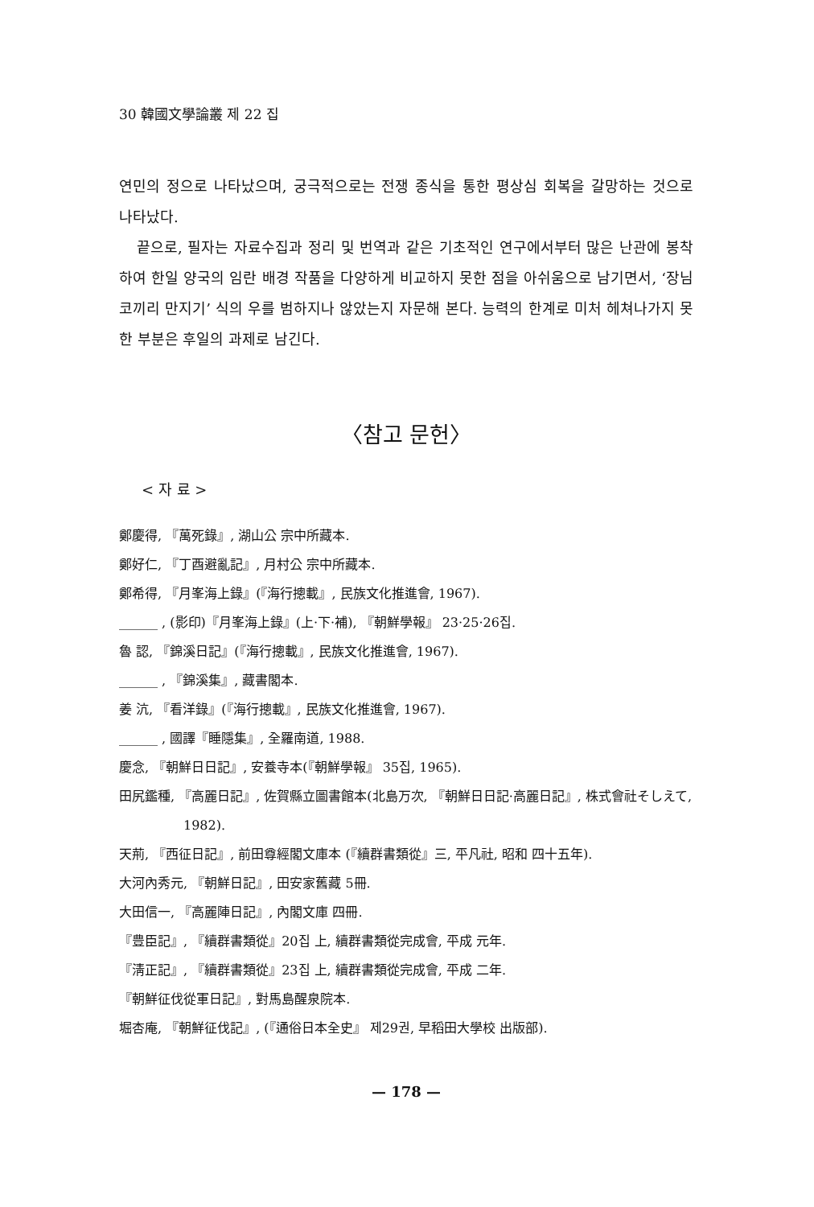30 韓國文學論叢 제 22 집
연민의 정으로 나타났으며, 궁극적으로는 전쟁 종식을 통한 평상심 회복을 갈망하는 것으로 나타났다.
끝으로, 필자는 자료수집과 정리 및 번역과 같은 기초적인 연구에서부터 많은 난관에 봉착하여 한일 양국의 임란 배경 작품을 다양하게 비교하지 못한 점을 아쉬움으로 남기면서, ‘장님 코끼리 만지기’ 식의 우를 범하지나 않았는지 자문해 본다. 능력의 한계로 미처 헤쳐나가지 못한 부분은 후일의 과제로 남긴다.
〈참고 문헌〉
< 자 료 >
鄭慶得, 『萬死錄』, 湖山公 宗中所藏本.
鄭好仁, 『丁酉避亂記』, 月村公 宗中所藏本.
鄭希得, 『月峯海上錄』(『海行摠載』, 民族文化推進會, 1967).
______ , (影印)『月峯海上錄』(上·下·補), 『朝鮮學報』 23·25·26집.
魯 認, 『錦溪日記』(『海行摠載』, 民族文化推進會, 1967).
______ , 『錦溪集』, 藏書閣本.
姜 沆, 『看洋錄』(『海行摠載』, 民族文化推進會, 1967).
______ , 國譯『睡隱集』, 全羅南道, 1988.
慶念, 『朝鮮日日記』, 安養寺本(『朝鮮學報』 35집, 1965).
田尻鑑種, 『高麗日記』, 佐賀縣立圖書館本(北島万次, 『朝鮮日日記·高麗日記』, 株式會社そしえて, 1982).
天荊, 『西征日記』, 前田尊經閣文庫本 (『續群書類從』三, 平凡社, 昭和 四十五年).
大河內秀元, 『朝鮮日記』, 田安家舊藏 5冊.
大田信一, 『高麗陣日記』, 內閣文庫 四冊.
『豊臣記』, 『續群書類從』20집 上, 續群書類從完成會, 平成 元年.
『淸正記』, 『續群書類從』23집 上, 續群書類從完成會, 平成 二年.
『朝鮮征伐從軍日記』, 對馬島醒泉院本.
堀杏庵, 『朝鮮征伐記』, (『通俗日本全史』 제29권, 早稻田大學校 出版部).
— 178 —